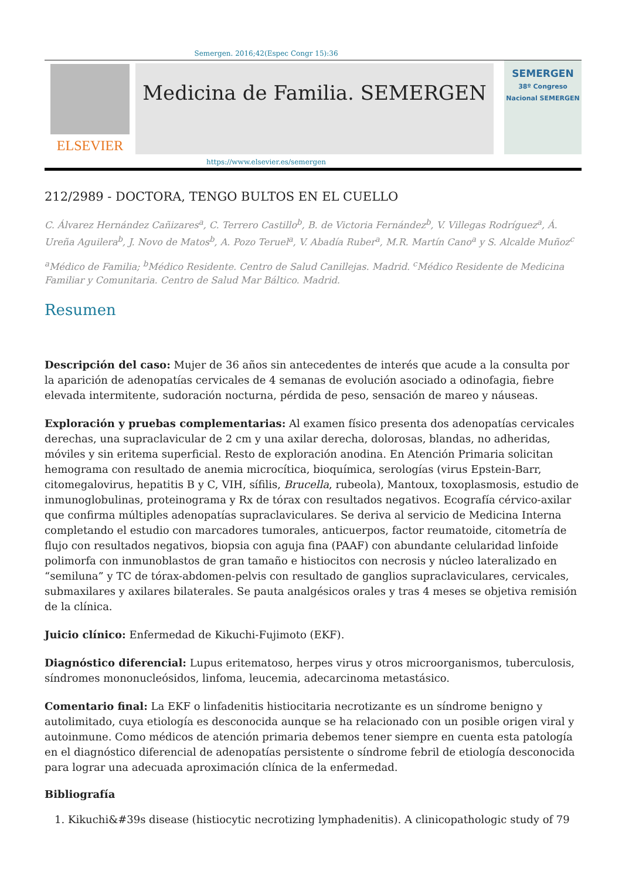Semergen. 2016;42(Espec Congr 15):36
ELSEVIER
Medicina de Familia. SEMERGEN
SEMERGEN
38º Congreso Nacional SEMERGEN
https://www.elsevier.es/semergen
212/2989 - DOCTORA, TENGO BULTOS EN EL CUELLO
C. Álvarez Hernández Cañizares<sup>a</sup>, C. Terrero Castillo<sup>b</sup>, B. de Victoria Fernández<sup>b</sup>, V. Villegas Rodríguez<sup>a</sup>, Á. Ureña Aguilera<sup>b</sup>, J. Novo de Matos<sup>b</sup>, A. Pozo Teruel<sup>a</sup>, V. Abadía Ruber<sup>a</sup>, M.R. Martín Cano<sup>a</sup> y S. Alcalde Muñoz<sup>c</sup>
<sup>a</sup> Médico de Familia; <sup>b</sup>Médico Residente. Centro de Salud Canillejas. Madrid. <sup>c</sup>Médico Residente de Medicina Familiar y Comunitaria. Centro de Salud Mar Báltico. Madrid.
Resumen
Descripción del caso: Mujer de 36 años sin antecedentes de interés que acude a la consulta por la aparición de adenopatías cervicales de 4 semanas de evolución asociado a odinofagia, fiebre elevada intermitente, sudoración nocturna, pérdida de peso, sensación de mareo y náuseas.
Exploración y pruebas complementarias: Al examen físico presenta dos adenopatías cervicales derechas, una supraclavicular de 2 cm y una axilar derecha, dolorosas, blandas, no adheridas, móviles y sin eritema superficial. Resto de exploración anodina. En Atención Primaria solicitan hemograma con resultado de anemia microcítica, bioquímica, serologías (virus Epstein-Barr, citomegalovirus, hepatitis B y C, VIH, sífilis, Brucella, rubeola), Mantoux, toxoplasmosis, estudio de inmunoglobulinas, proteinograma y Rx de tórax con resultados negativos. Ecografía cérvico-axilar que confirma múltiples adenopatías supraclaviculares. Se deriva al servicio de Medicina Interna completando el estudio con marcadores tumorales, anticuerpos, factor reumatoide, citometría de flujo con resultados negativos, biopsia con aguja fina (PAAF) con abundante celularidad linfoide polimorfa con inmunoblastos de gran tamaño e histiocitos con necrosis y núcleo lateralizado en “semiluna” y TC de tórax-abdomen-pelvis con resultado de ganglios supraclaviculares, cervicales, submaxilares y axilares bilaterales. Se pauta analgésicos orales y tras 4 meses se objetiva remisión de la clínica.
Juicio clínico: Enfermedad de Kikuchi-Fujimoto (EKF).
Diagnóstico diferencial: Lupus eritematoso, herpes virus y otros microorganismos, tuberculosis, síndromes mononucleósidos, linfoma, leucemia, adecarcinoma metastásico.
Comentario final: La EKF o linfadenitis histiocitaria necrotizante es un síndrome benigno y autolimitado, cuya etiología es desconocida aunque se ha relacionado con un posible origen viral y autoinmune. Como médicos de atención primaria debemos tener siempre en cuenta esta patología en el diagnóstico diferencial de adenopatías persistente o síndrome febril de etiología desconocida para lograr una adecuada aproximación clínica de la enfermedad.
Bibliografía
1. Kikuchi&#39s disease (histiocytic necrotizing lymphadenitis). A clinicopathologic study of 79